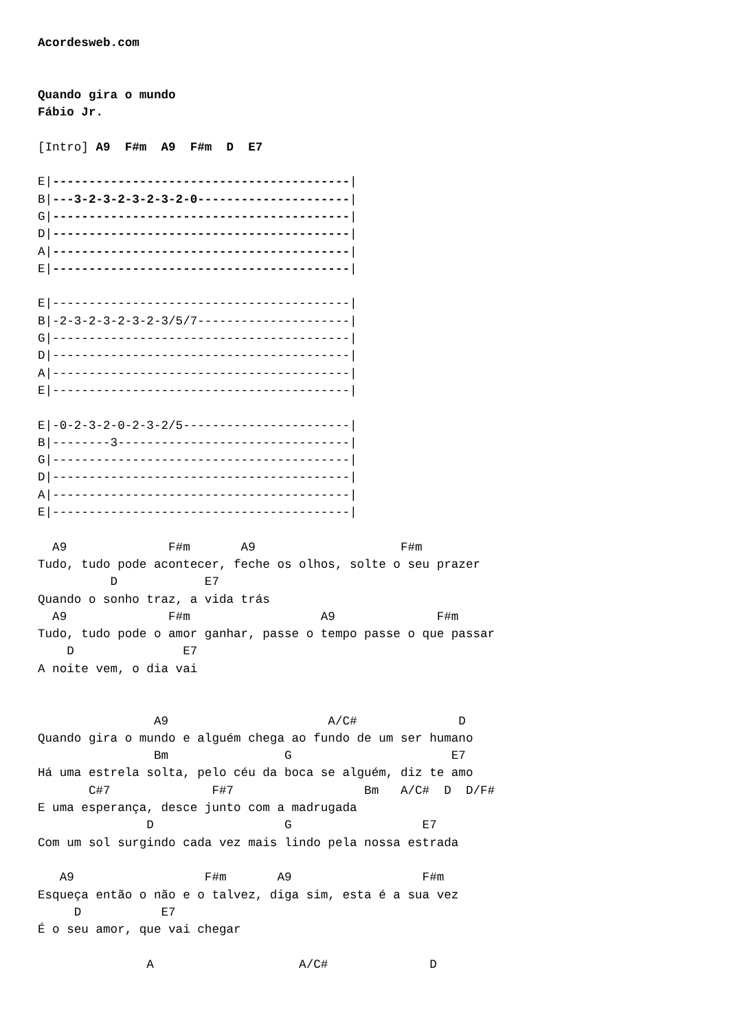Acordesweb.com


Quando gira o mundo
Fábio Jr.

[Intro] A9  F#m  A9  F#m  D  E7

E|-----------------------------------------|
B|---3-2-3-2-3-2-3-2-0---------------------|
G|-----------------------------------------|
D|-----------------------------------------|
A|-----------------------------------------|
E|-----------------------------------------|

E|-----------------------------------------|
B|-2-3-2-3-2-3-2-3/5/7---------------------|
G|-----------------------------------------|
D|-----------------------------------------|
A|-----------------------------------------|
E|-----------------------------------------|

E|-0-2-3-2-0-2-3-2/5-----------------------|
B|--------3--------------------------------|
G|-----------------------------------------|
D|-----------------------------------------|
A|-----------------------------------------|
E|-----------------------------------------|

  A9              F#m       A9                    F#m
Tudo, tudo pode acontecer, feche os olhos, solte o seu prazer
          D            E7
Quando o sonho traz, a vida trás
  A9              F#m                  A9              F#m
Tudo, tudo pode o amor ganhar, passe o tempo passe o que passar
    D               E7
A noite vem, o dia vai


                A9                      A/C#              D
Quando gira o mundo e alguém chega ao fundo de um ser humano
                Bm                G                      E7
Há uma estrela solta, pelo céu da boca se alguém, diz te amo
       C#7              F#7                  Bm   A/C#  D  D/F#
E uma esperança, desce junto com a madrugada
               D                  G                  E7
Com um sol surgindo cada vez mais lindo pela nossa estrada

   A9                  F#m       A9                  F#m
Esqueça então o não e o talvez, diga sim, esta é a sua vez
     D           E7
É o seu amor, que vai chegar

               A                    A/C#              D